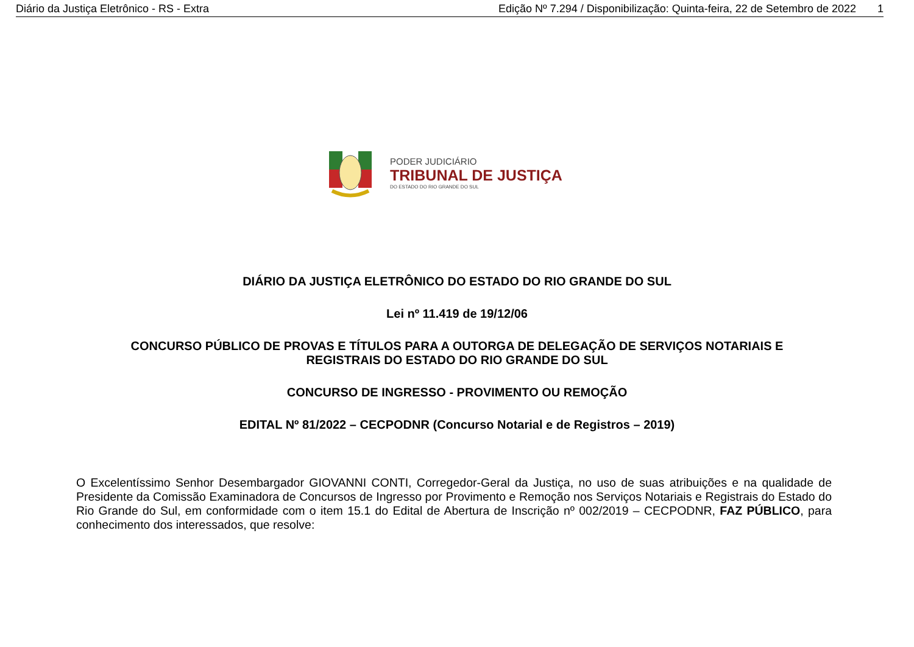Diário da Justiça Eletrônico - RS - Extra Edição Nº 7.294 / Disponibilização: Quinta-feira, 22 de Setembro de 2022 1
PODER JUDICIÁRIO
TRIBUNAL DE JUSTIÇA
DO ESTADO DO RIO GRANDE DO SUL
DIÁRIO DA JUSTIÇA ELETRÔNICO DO ESTADO DO RIO GRANDE DO SUL
Lei nº 11.419 de 19/12/06
CONCURSO PÚBLICO DE PROVAS E TÍTULOS PARA A OUTORGA DE DELEGAÇÃO DE SERVIÇOS NOTARIAIS E
REGISTRAIS DO ESTADO DO RIO GRANDE DO SUL
CONCURSO DE INGRESSO - PROVIMENTO OU REMOÇÃO
EDITAL Nº 81/2022 – CECPODNR (Concurso Notarial e de Registros – 2019)
O Excelentíssimo Senhor Desembargador GIOVANNI CONTI, Corregedor-Geral da Justiça, no uso de suas atribuições e na qualidade de Presidente da Comissão Examinadora de Concursos de Ingresso por Provimento e Remoção nos Serviços Notariais e Registrais do Estado do Rio Grande do Sul, em conformidade com o item 15.1 do Edital de Abertura de Inscrição nº 002/2019 – CECPODNR, FAZ PÚBLICO, para conhecimento dos interessados, que resolve: